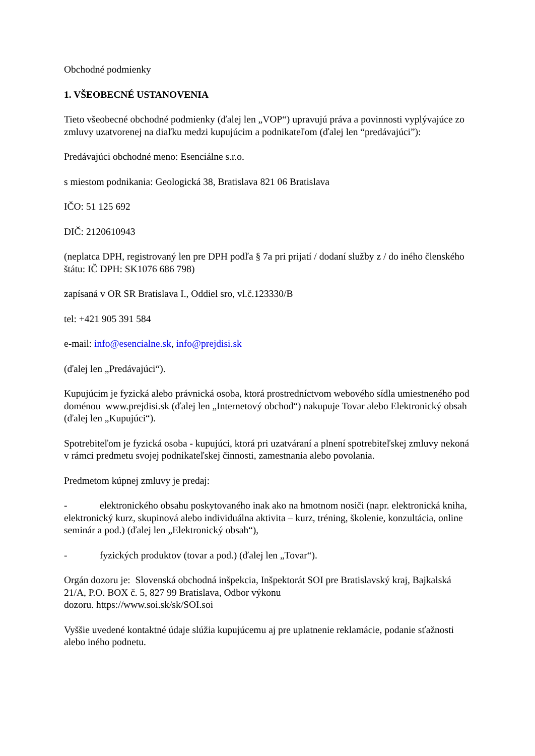Obchodné podmienky
1. VŠEOBECNÉ USTANOVENIA
Tieto všeobecné obchodné podmienky (ďalej len „VOP“) upravujú práva a povinnosti vyplývajúce zo zmluvy uzatvorenej na diaľku medzi kupujúcim a podnikateľom (ďalej len “predávajúci”):
Predávajúci obchodné meno: Esenciálne s.r.o.
s miestom podnikania: Geologická 38, Bratislava 821 06 Bratislava
IČO: 51 125 692
DIČ: 2120610943
(neplatca DPH, registrovaný len pre DPH podľa § 7a pri prijatí / dodaní služby z / do iného členského štátu: IČ DPH: SK1076 686 798)
zapísaná v OR SR Bratislava I., Oddiel sro, vl.č.123330/B
tel: +421 905 391 584
e-mail: info@esencialne.sk, info@prejdisi.sk
(ďalej len „Predávajúci“).
Kupujúcim je fyzická alebo právnická osoba, ktorá prostredníctvom webového sídla umiestneného pod doménou www.prejdisi.sk (ďalej len „Internetový obchod“) nakupuje Tovar alebo Elektronický obsah (ďalej len „Kupujúci“).
Spotrebiteľom je fyzická osoba - kupujúci, ktorá pri uzatváraní a plnení spotrebiteľskej zmluvy nekoná v rámci predmetu svojej podnikateľskej činnosti, zamestnania alebo povolania.
Predmetom kúpnej zmluvy je predaj:
- elektronického obsahu poskytovaného inak ako na hmotnom nosiči (napr. elektronická kniha, elektronický kurz, skupinová alebo individuálna aktivita – kurz, tréning, školenie, konzultácia, online seminár a pod.) (ďalej len „Elektronický obsah“),
- fyzických produktov (tovar a pod.) (ďalej len „Tovar“).
Orgán dozoru je: Slovenská obchodná inšpekcia, Inšpektorát SOI pre Bratislavský kraj, Bajkalská 21/A, P.O. BOX č. 5, 827 99 Bratislava, Odbor výkonu
dozoru. https://www.soi.sk/sk/SOI.soi
Vyššie uvedené kontaktné údaje slúžia kupujúcemu aj pre uplatnenie reklamácie, podanie sťažnosti alebo iného podnetu.